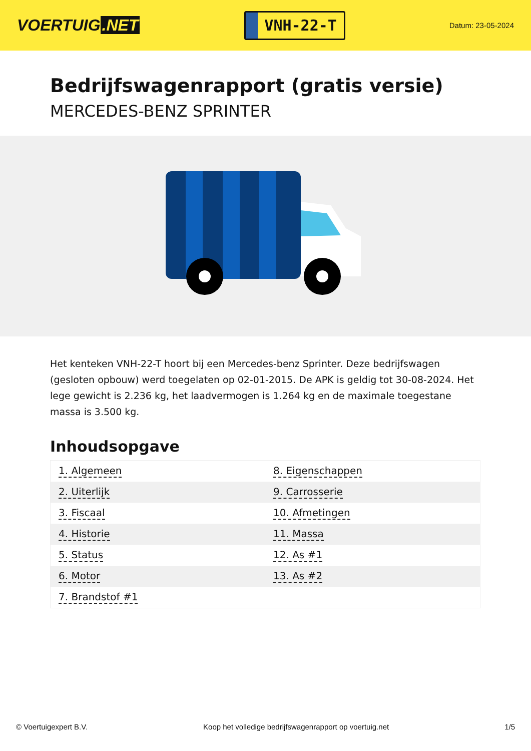VOERTUIG.NET
VNH-22-T
Datum: 23-05-2024
Bedrijfswagenrapport (gratis versie)
MERCEDES-BENZ SPRINTER
Het kenteken VNH-22-T hoort bij een Mercedes-benz Sprinter. Deze bedrijfswagen (gesloten opbouw) werd toegelaten op 02-01-2015. De APK is geldig tot 30-08-2024. Het lege gewicht is 2.236 kg, het laadvermogen is 1.264 kg en de maximale toegestane massa is 3.500 kg.
Inhoudsopgave
| 1. Algemeen | 8. Eigenschappen |
| 2. Uiterlijk | 9. Carrosserie |
| 3. Fiscaal | 10. Afmetingen |
| 4. Historie | 11. Massa |
| 5. Status | 12. As #1 |
| 6. Motor | 13. As #2 |
| 7. Brandstof #1 | |
© Voertuigexpert B.V. Koop het volledige bedrijfswagenrapport op voertuig.net
1/5